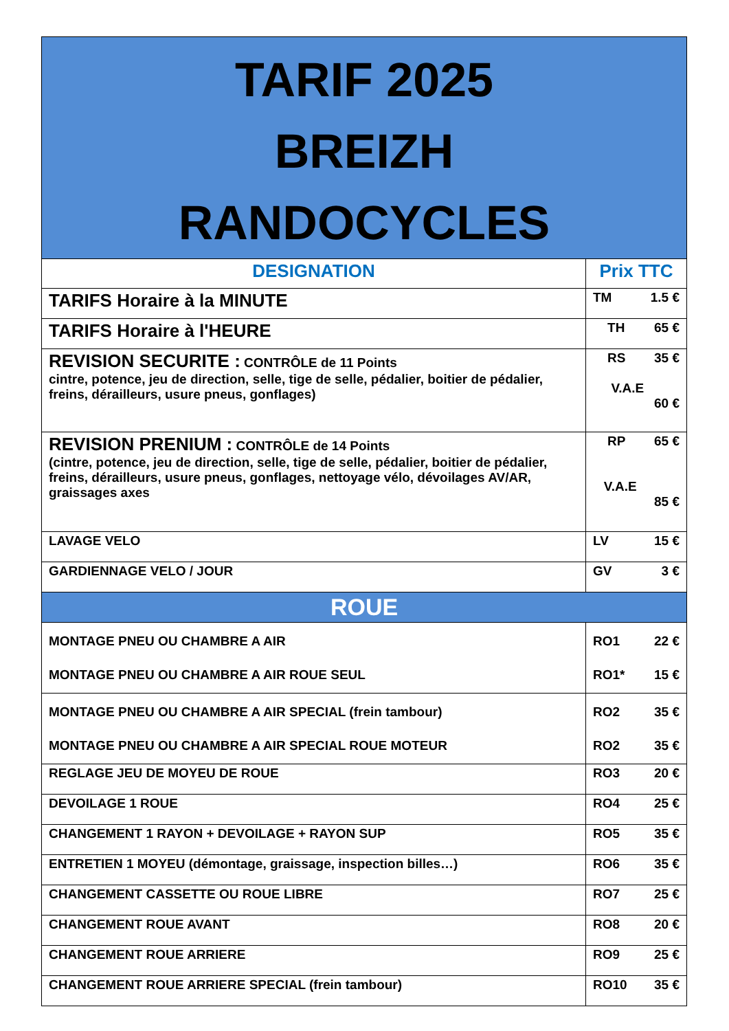| TARIF 2025 BREIZH RANDOCYCLES | |
| DESIGNATION | Prix TTC |
| TARIFS Horaire à la MINUTE | TM 1.5 € |
| TARIFS Horaire à l'HEURE | TH 65 € |
| REVISION SECURITE : CONTRÔLE de 11 Points cintre, potence, jeu de direction, selle, tige de selle, pédalier, boitier de pédalier, freins, dérailleurs, usure pneus, gonflages) | RS 35 € V.A.E 60 € |
| REVISION PRENIUM : CONTRÔLE de 14 Points (cintre, potence, jeu de direction, selle, tige de selle, pédalier, boitier de pédalier, freins, dérailleurs, usure pneus, gonflages, nettoyage vélo, dévoilages AV/AR, graissages axes | RP 65 € V.A.E 85 € |
| LAVAGE VELO | LV 15 € |
| GARDIENNAGE VELO / JOUR | GV 3 € |
| ROUE | |
| MONTAGE PNEU OU CHAMBRE A AIR MONTAGE PNEU OU CHAMBRE A AIR ROUE SEUL | RO1 22 € RO1* 15 € |
| MONTAGE PNEU OU CHAMBRE A AIR SPECIAL (frein tambour) MONTAGE PNEU OU CHAMBRE A AIR SPECIAL ROUE MOTEUR | RO2 35 € RO2 35 € |
| REGLAGE JEU DE MOYEU DE ROUE | RO3 20 € |
| DEVOILAGE 1 ROUE | RO4 25 € |
| CHANGEMENT 1 RAYON + DEVOILAGE + RAYON SUP | RO5 35 € |
| ENTRETIEN 1 MOYEU (démontage, graissage, inspection billes…) | RO6 35 € |
| CHANGEMENT CASSETTE OU ROUE LIBRE | RO7 25 € |
| CHANGEMENT ROUE AVANT | RO8 20 € |
| CHANGEMENT ROUE ARRIERE | RO9 25 € |
| CHANGEMENT ROUE ARRIERE SPECIAL (frein tambour) | RO10 35 € |